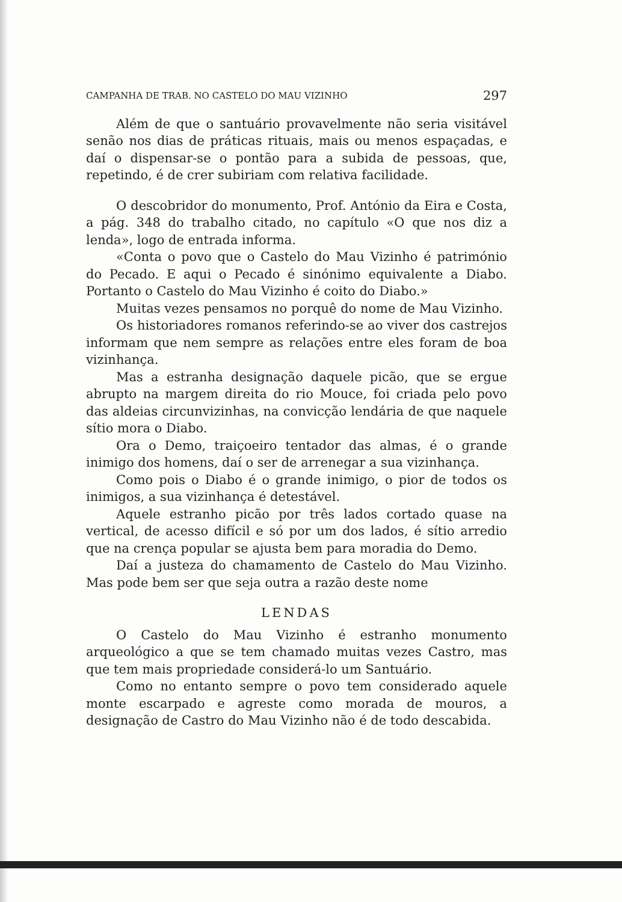CAMPANHA DE TRAB. NO CASTELO DO MAU VIZINHO 297
Além de que o santuário provavelmente não seria visitável senão nos dias de práticas rituais, mais ou menos espaçadas, e daí o dispensar-se o pontão para a subida de pessoas, que, repetindo, é de crer subiriam com relativa facilidade.
O descobridor do monumento, Prof. António da Eira e Costa, a pág. 348 do trabalho citado, no capítulo «O que nos diz a lenda», logo de entrada informa.
«Conta o povo que o Castelo do Mau Vizinho é património do Pecado. E aqui o Pecado é sinónimo equivalente a Diabo. Portanto o Castelo do Mau Vizinho é coito do Diabo.»
Muitas vezes pensamos no porquê do nome de Mau Vizinho.
Os historiadores romanos referindo-se ao viver dos castrejos informam que nem sempre as relações entre eles foram de boa vizinhança.
Mas a estranha designação daquele picão, que se ergue abrupto na margem direita do rio Mouce, foi criada pelo povo das aldeias circunvizinhas, na convicção lendária de que naquele sítio mora o Diabo.
Ora o Demo, traiçoeiro tentador das almas, é o grande inimigo dos homens, daí o ser de arrenegar a sua vizinhança.
Como pois o Diabo é o grande inimigo, o pior de todos os inimigos, a sua vizinhança é detestável.
Aquele estranho picão por três lados cortado quase na vertical, de acesso difícil e só por um dos lados, é sítio arredio que na crença popular se ajusta bem para moradia do Demo.
Daí a justeza do chamamento de Castelo do Mau Vizinho. Mas pode bem ser que seja outra a razão deste nome
LENDAS
O Castelo do Mau Vizinho é estranho monumento arqueológico a que se tem chamado muitas vezes Castro, mas que tem mais propriedade considerá-lo um Santuário.
Como no entanto sempre o povo tem considerado aquele monte escarpado e agreste como morada de mouros, a designação de Castro do Mau Vizinho não é de todo descabida.